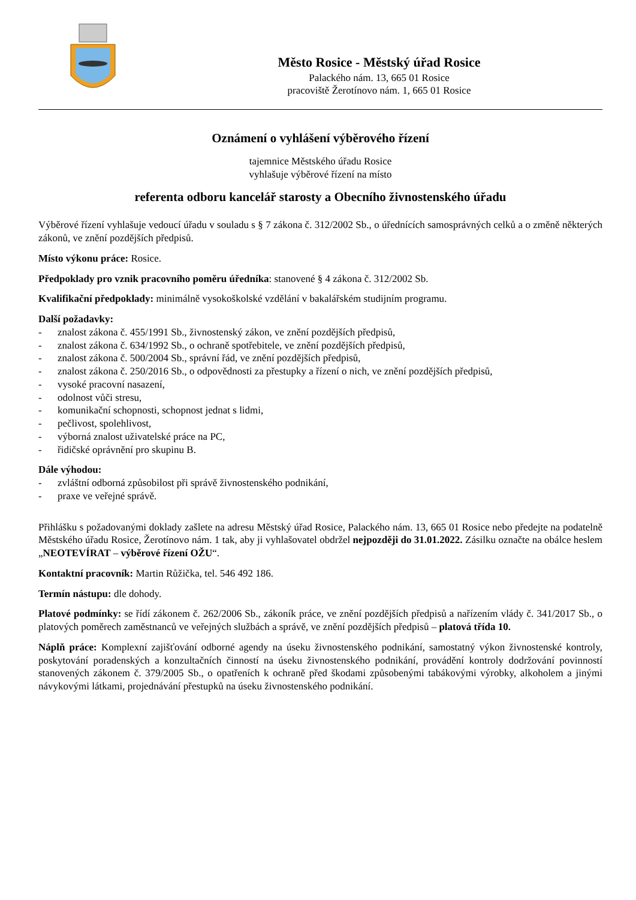Město Rosice - Městský úřad Rosice
Palackého nám. 13, 665 01 Rosice
pracoviště Žerotínovo nám. 1, 665 01 Rosice
Oznámení o vyhlášení výběrového řízení
tajemnice Městského úřadu Rosice
vyhlašuje výběrové řízení na místo
referenta odboru kancelář starosty a Obecního živnostenského úřadu
Výběrové řízení vyhlašuje vedoucí úřadu v souladu s § 7 zákona č. 312/2002 Sb., o úřednících samosprávných celků a o změně některých zákonů, ve znění pozdějších předpisů.
Místo výkonu práce: Rosice.
Předpoklady pro vznik pracovního poměru úředníka: stanovené § 4 zákona č. 312/2002 Sb.
Kvalifikační předpoklady: minimálně vysokoškolské vzdělání v bakalářském studijním programu.
Další požadavky:
- znalost zákona č. 455/1991 Sb., živnostenský zákon, ve znění pozdějších předpisů,
- znalost zákona č. 634/1992 Sb., o ochraně spotřebitele, ve znění pozdějších předpisů,
- znalost zákona č. 500/2004 Sb., správní řád, ve znění pozdějších předpisů,
- znalost zákona č. 250/2016 Sb., o odpovědnosti za přestupky a řízení o nich, ve znění pozdějších předpisů,
- vysoké pracovní nasazení,
- odolnost vůči stresu,
- komunikační schopnosti, schopnost jednat s lidmi,
- pečlivost, spolehlivost,
- výborná znalost uživatelské práce na PC,
- řidičské oprávnění pro skupinu B.
Dále výhodou:
- zvláštní odborná způsobilost při správě živnostenského podnikání,
- praxe ve veřejné správě.
Přihlášku s požadovanými doklady zašlete na adresu Městský úřad Rosice, Palackého nám. 13, 665 01 Rosice nebo předejte na podatelně Městského úřadu Rosice, Žerotínovo nám. 1 tak, aby ji vyhlašovatel obdržel nejpozději do 31.01.2022. Zásilku označte na obálce heslem „NEOTEVÍRAT – výběrové řízení OŽU“.
Kontaktní pracovník: Martin Růžička, tel. 546 492 186.
Termín nástupu: dle dohody.
Platové podmínky: se řídí zákonem č. 262/2006 Sb., zákoník práce, ve znění pozdějších předpisů a nařízením vlády č. 341/2017 Sb., o platových poměrech zaměstnanců ve veřejných službách a správě, ve znění pozdějších předpisů – platová třída 10.
Náplň práce: Komplexní zajišťování odborné agendy na úseku živnostenského podnikání, samostatný výkon živnostenské kontroly, poskytování poradenských a konzultačních činností na úseku živnostenského podnikání, provádění kontroly dodržování povinností stanovených zákonem č. 379/2005 Sb., o opatřeních k ochraně před škodami způsobenými tabákovými výrobky, alkoholem a jinými návykovými látkami, projednávání přestupků na úseku živnostenského podnikání.